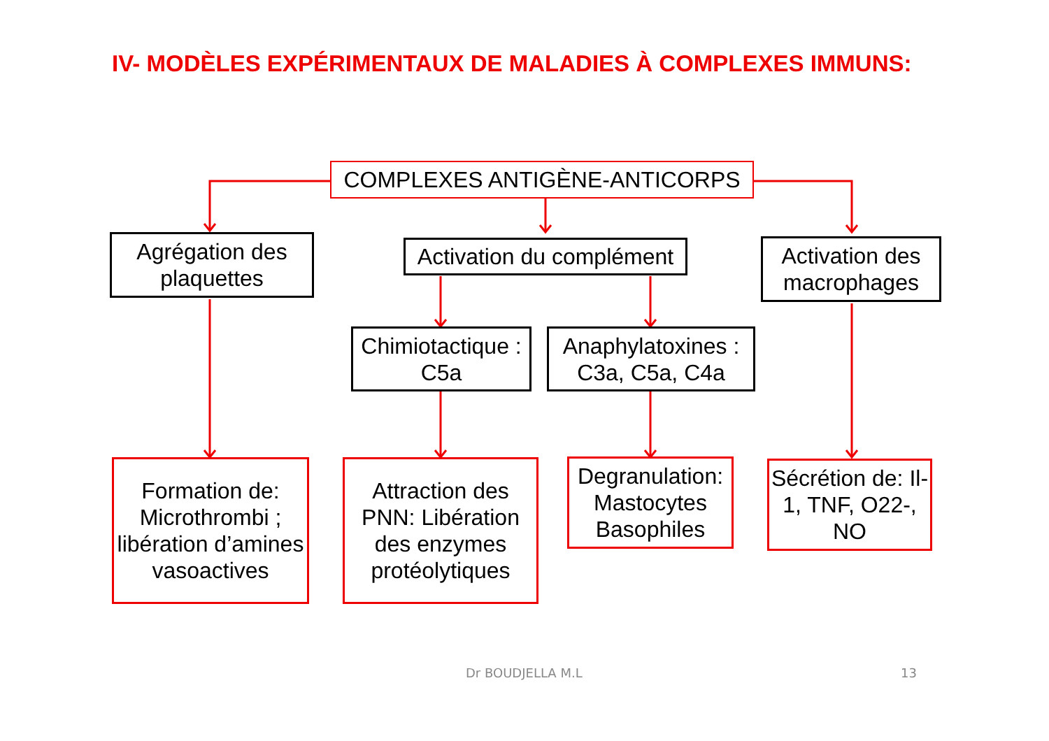IV- MODÈLES EXPÉRIMENTAUX DE MALADIES À COMPLEXES IMMUNS:
COMPLEXES ANTIGÈNE-ANTICORPS
Agrégation des plaquettes
Activation du complément
Activation des macrophages
Chimiotactique : C5a
Anaphylatoxines : C3a, C5a, C4a
Formation de: Microthrombi ; libération d’amines vasoactives
Attraction des PNN: Libération des enzymes protéolytiques
Degranulation: Mastocytes Basophiles
Sécrétion de: Il-1, TNF, O22-, NO
Dr BOUDJELLA M.L 13